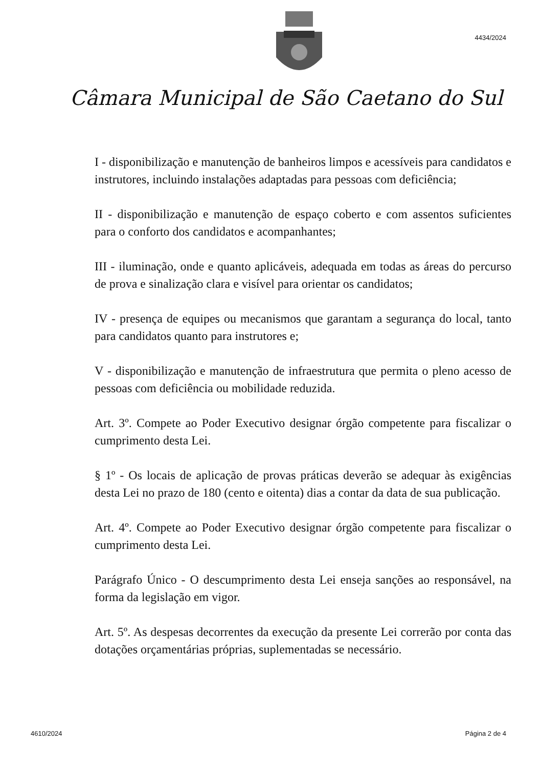4434/2024
Câmara Municipal de São Caetano do Sul
I - disponibilização e manutenção de banheiros limpos e acessíveis para candidatos e instrutores, incluindo instalações adaptadas para pessoas com deficiência;
II - disponibilização e manutenção de espaço coberto e com assentos suficientes para o conforto dos candidatos e acompanhantes;
III - iluminação, onde e quanto aplicáveis, adequada em todas as áreas do percurso de prova e sinalização clara e visível para orientar os candidatos;
IV - presença de equipes ou mecanismos que garantam a segurança do local, tanto para candidatos quanto para instrutores e;
V - disponibilização e manutenção de infraestrutura que permita o pleno acesso de pessoas com deficiência ou mobilidade reduzida.
Art. 3º. Compete ao Poder Executivo designar órgão competente para fiscalizar o cumprimento desta Lei.
§ 1º - Os locais de aplicação de provas práticas deverão se adequar às exigências desta Lei no prazo de 180 (cento e oitenta) dias a contar da data de sua publicação.
Art. 4º. Compete ao Poder Executivo designar órgão competente para fiscalizar o cumprimento desta Lei.
Parágrafo Único - O descumprimento desta Lei enseja sanções ao responsável, na forma da legislação em vigor.
Art. 5º. As despesas decorrentes da execução da presente Lei correrão por conta das dotações orçamentárias próprias, suplementadas se necessário.
4610/2024 Página 2 de 4